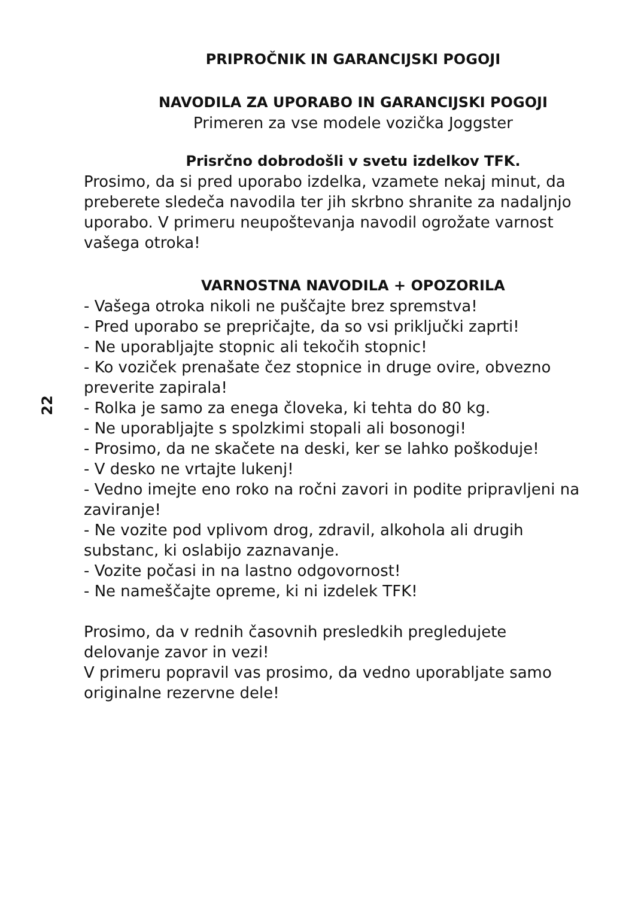22
PRIPROČNIK IN GARANCIJSKI POGOJI
NAVODILA ZA UPORABO IN GARANCIJSKI POGOJI
Primeren za vse modele vozička Joggster
Prisrčno dobrodošli v svetu izdelkov TFK.
Prosimo, da si pred uporabo izdelka, vzamete nekaj minut, da preberete sledeča navodila ter jih skrbno shranite za nadaljnjo uporabo. V primeru neupoštevanja navodil ogrožate varnost vašega otroka!
VARNOSTNA NAVODILA + OPOZORILA
- Vašega otroka nikoli ne puščajte brez spremstva!
- Pred uporabo se prepričajte, da so vsi priključki zaprti!
- Ne uporabljajte stopnic ali tekočih stopnic!
- Ko voziček prenašate čez stopnice in druge ovire, obvezno preverite zapirala!
- Rolka je samo za enega človeka, ki tehta do 80 kg.
- Ne uporabljajte s spolzkimi stopali ali bosonogi!
- Prosimo, da ne skačete na deski, ker se lahko poškoduje!
- V desko ne vrtajte lukenj!
- Vedno imejte eno roko na ročni zavori in podite pripravljeni na zaviranje!
- Ne vozite pod vplivom drog, zdravil, alkohola ali drugih substanc, ki oslabijo zaznavanje.
- Vozite počasi in na lastno odgovornost!
- Ne nameščajte opreme, ki ni izdelek TFK!
Prosimo, da v rednih časovnih presledkih pregledujete delovanje zavor in vezi!
V primeru popravil vas prosimo, da vedno uporabljate samo originalne rezervne dele!